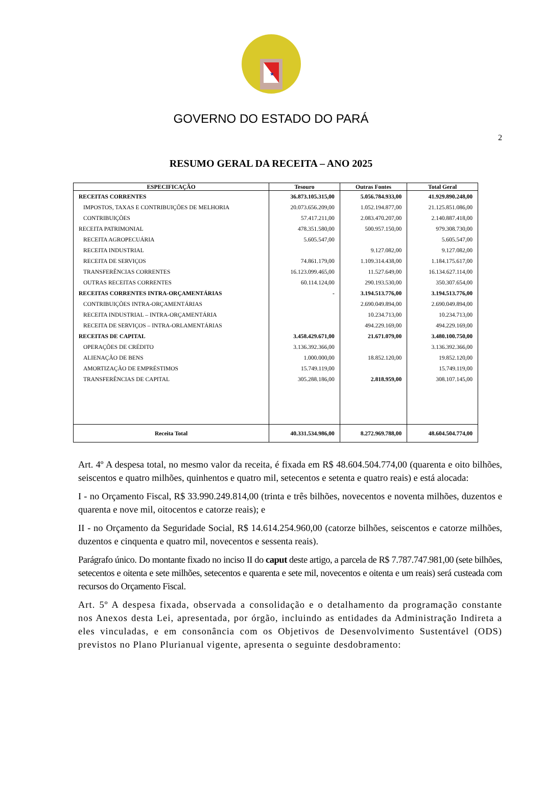★
GOVERNO DO ESTADO DO PARÁ
2
RESUMO GERAL DA RECEITA – ANO 2025
| ESPECIFICAÇÃO | Tesouro | Outras Fontes | Total Geral |
| --- | --- | --- | --- |
| RECEITAS CORRENTES | 36.873.105.315,00 | 5.056.784.933,00 | 41.929.890.248,00 |
| IMPOSTOS, TAXAS E CONTRIBUIÇÕES DE MELHORIA | 20.073.656.209,00 | 1.052.194.877,00 | 21.125.851.086,00 |
| CONTRIBUIÇÕES | 57.417.211,00 | 2.083.470.207,00 | 2.140.887.418,00 |
| RECEITA PATRIMONIAL | 478.351.580,00 | 500.957.150,00 | 979.308.730,00 |
| RECEITA AGROPECUÁRIA | 5.605.547,00 | | 5.605.547,00 |
| RECEITA INDUSTRIAL | | 9.127.082,00 | 9.127.082,00 |
| RECEITA DE SERVIÇOS | 74.861.179,00 | 1.109.314.438,00 | 1.184.175.617,00 |
| TRANSFERÊNCIAS CORRENTES | 16.123.099.465,00 | 11.527.649,00 | 16.134.627.114,00 |
| OUTRAS RECEITAS CORRENTES | 60.114.124,00 | 290.193.530,00 | 350.307.654,00 |
| RECEITAS CORRENTES INTRA-ORÇAMENTÁRIAS | - | 3.194.513.776,00 | 3.194.513.776,00 |
| CONTRIBUIÇÕES INTRA-ORÇAMENTÁRIAS | | 2.690.049.894,00 | 2.690.049.894,00 |
| RECEITA INDUSTRIAL – INTRA-ORÇAMENTÁRIA | | 10.234.713,00 | 10.234.713,00 |
| RECEITA DE SERVIÇOS – INTRA-ORLAMENTÁRIAS | | 494.229.169,00 | 494.229.169,00 |
| RECEITAS DE CAPITAL | 3.458.429.671,00 | 21.671.079,00 | 3.480.100.750,00 |
| OPERAÇÕES DE CRÉDITO | 3.136.392.366,00 | | 3.136.392.366,00 |
| ALIENAÇÃO DE BENS | 1.000.000,00 | 18.852.120,00 | 19.852.120,00 |
| AMORTIZAÇÃO DE EMPRÉSTIMOS | 15.749.119,00 | | 15.749.119,00 |
| TRANSFERÊNCIAS DE CAPITAL | 305.288.186,00 | 2.818.959,00 | 308.107.145,00 |
| Receita Total | 40.331.534.986,00 | 8.272.969.788,00 | 48.604.504.774,00 |
Art. 4º A despesa total, no mesmo valor da receita, é fixada em R$ 48.604.504.774,00 (quarenta e oito bilhões, seiscentos e quatro milhões, quinhentos e quatro mil, setecentos e setenta e quatro reais) e está alocada:
I - no Orçamento Fiscal, R$ 33.990.249.814,00 (trinta e três bilhões, novecentos e noventa milhões, duzentos e quarenta e nove mil, oitocentos e catorze reais); e
II - no Orçamento da Seguridade Social, R$ 14.614.254.960,00 (catorze bilhões, seiscentos e catorze milhões, duzentos e cinquenta e quatro mil, novecentos e sessenta reais).
Parágrafo único. Do montante fixado no inciso II do caput deste artigo, a parcela de R$ 7.787.747.981,00 (sete bilhões, setecentos e oitenta e sete milhões, setecentos e quarenta e sete mil, novecentos e oitenta e um reais) será custeada com recursos do Orçamento Fiscal.
Art. 5º A despesa fixada, observada a consolidação e o detalhamento da programação constante nos Anexos desta Lei, apresentada, por órgão, incluindo as entidades da Administração Indireta a eles vinculadas, e em consonância com os Objetivos de Desenvolvimento Sustentável (ODS) previstos no Plano Plurianual vigente, apresenta o seguinte desdobramento: